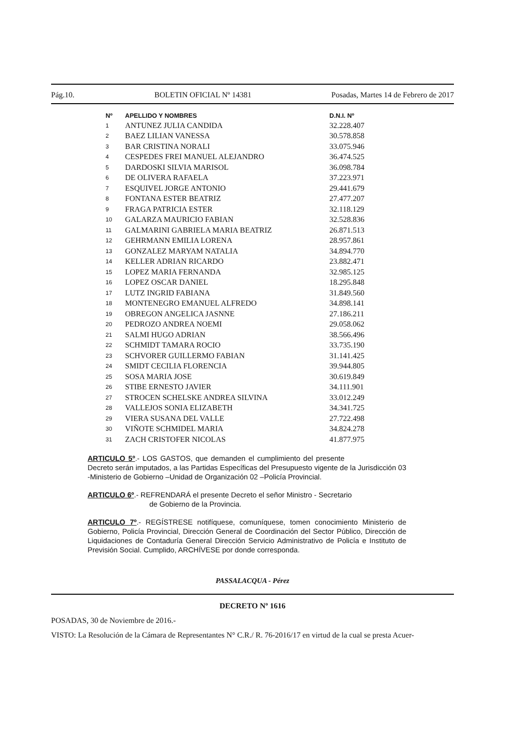Pág.10. BOLETIN OFICIAL Nº 14381 Posadas, Martes 14 de Febrero de 2017
| Nº | APELLIDO Y NOMBRES | D.N.I. Nº |
| --- | --- | --- |
| 1 | ANTUNEZ JULIA CANDIDA | 32.228.407 |
| 2 | BAEZ LILIAN VANESSA | 30.578.858 |
| 3 | BAR CRISTINA NORALI | 33.075.946 |
| 4 | CESPEDES FREI MANUEL ALEJANDRO | 36.474.525 |
| 5 | DARDOSKI SILVIA MARISOL | 36.098.784 |
| 6 | DE OLIVERA RAFAELA | 37.223.971 |
| 7 | ESQUIVEL JORGE ANTONIO | 29.441.679 |
| 8 | FONTANA ESTER BEATRIZ | 27.477.207 |
| 9 | FRAGA PATRICIA ESTER | 32.118.129 |
| 10 | GALARZA MAURICIO FABIAN | 32.528.836 |
| 11 | GALMARINI GABRIELA MARIA BEATRIZ | 26.871.513 |
| 12 | GEHRMANN EMILIA LORENA | 28.957.861 |
| 13 | GONZALEZ MARYAM NATALIA | 34.894.770 |
| 14 | KELLER ADRIAN RICARDO | 23.882.471 |
| 15 | LOPEZ MARIA FERNANDA | 32.985.125 |
| 16 | LOPEZ OSCAR DANIEL | 18.295.848 |
| 17 | LUTZ INGRID FABIANA | 31.849.560 |
| 18 | MONTENEGRO EMANUEL ALFREDO | 34.898.141 |
| 19 | OBREGON ANGELICA JASNNE | 27.186.211 |
| 20 | PEDROZO ANDREA NOEMI | 29.058.062 |
| 21 | SALMI HUGO ADRIAN | 38.566.496 |
| 22 | SCHMIDT TAMARA ROCIO | 33.735.190 |
| 23 | SCHVORER GUILLERMO FABIAN | 31.141.425 |
| 24 | SMIDT CECILIA FLORENCIA | 39.944.805 |
| 25 | SOSA MARIA JOSE | 30.619.849 |
| 26 | STIBE ERNESTO JAVIER | 34.111.901 |
| 27 | STROCEN SCHELSKE ANDREA SILVINA | 33.012.249 |
| 28 | VALLEJOS SONIA ELIZABETH | 34.341.725 |
| 29 | VIERA SUSANA DEL VALLE | 27.722.498 |
| 30 | VIÑOTE SCHMIDEL MARIA | 34.824.278 |
| 31 | ZACH CRISTOFER NICOLAS | 41.877.975 |
ARTICULO 5º.- LOS GASTOS, que demanden el cumplimiento del presente Decreto serán imputados, a las Partidas Específicas del Presupuesto vigente de la Jurisdicción 03 -Ministerio de Gobierno –Unidad de Organización 02 –Policía Provincial.
ARTICULO 6º.- REFRENDARÁ el presente Decreto el señor Ministro - Secretario
de Gobierno de la Provincia.
ARTICULO 7º.- REGÍSTRESE notifíquese, comuníquese, tomen conocimiento Ministerio de Gobierno, Policía Provincial, Dirección General de Coordinación del Sector Público, Dirección de Liquidaciones de Contaduría General Dirección Servicio Administrativo de Policía e Instituto de Previsión Social. Cumplido, ARCHÍVESE por donde corresponda.
PASSALACQUA - Pérez
DECRETO Nº 1616
POSADAS, 30 de Noviembre de 2016.-
VISTO: La Resolución de la Cámara de Representantes N° C.R./ R. 76-2016/17 en virtud de la cual se presta Acuer-